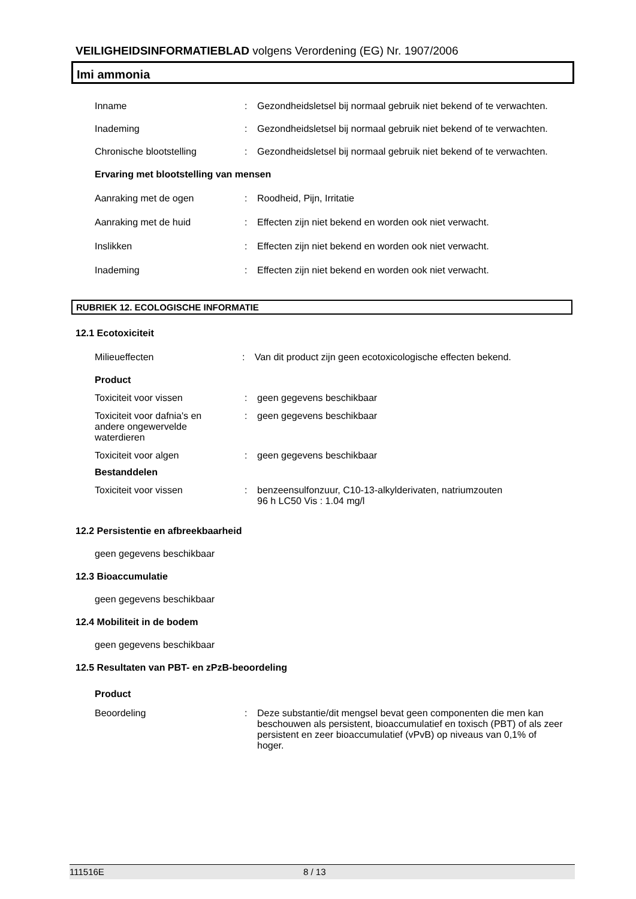VEILIGHEIDSINFORMATIEBLAD volgens Verordening (EG) Nr. 1907/2006
Imi ammonia
Inname : Gezondheidsletsel bij normaal gebruik niet bekend of te verwachten.
Inademing : Gezondheidsletsel bij normaal gebruik niet bekend of te verwachten.
Chronische blootstelling : Gezondheidsletsel bij normaal gebruik niet bekend of te verwachten.
Ervaring met blootstelling van mensen
Aanraking met de ogen : Roodheid, Pijn, Irritatie
Aanraking met de huid : Effecten zijn niet bekend en worden ook niet verwacht.
Inslikken : Effecten zijn niet bekend en worden ook niet verwacht.
Inademing : Effecten zijn niet bekend en worden ook niet verwacht.
RUBRIEK 12. ECOLOGISCHE INFORMATIE
12.1 Ecotoxiciteit
Milieueffecten : Van dit product zijn geen ecotoxicologische effecten bekend.
Product
Toxiciteit voor vissen : geen gegevens beschikbaar
Toxiciteit voor dafnia's en andere ongewervelde waterdieren
: geen gegevens beschikbaar
Toxiciteit voor algen : geen gegevens beschikbaar
Bestanddelen
Toxiciteit voor vissen : benzeensulfonzuur, C10-13-alkylderivaten, natriumzouten
96 h LC50 Vis : 1.04 mg/l
12.2 Persistentie en afbreekbaarheid
geen gegevens beschikbaar
12.3 Bioaccumulatie
geen gegevens beschikbaar
12.4 Mobiliteit in de bodem
geen gegevens beschikbaar
12.5 Resultaten van PBT- en zPzB-beoordeling
Product
Beoordeling : Deze substantie/dit mengsel bevat geen componenten die men kan beschouwen als persistent, bioaccumulatief en toxisch (PBT) of als zeer persistent en zeer bioaccumulatief (vPvB) op niveaus van 0,1% of hoger.
111516E 8 / 13